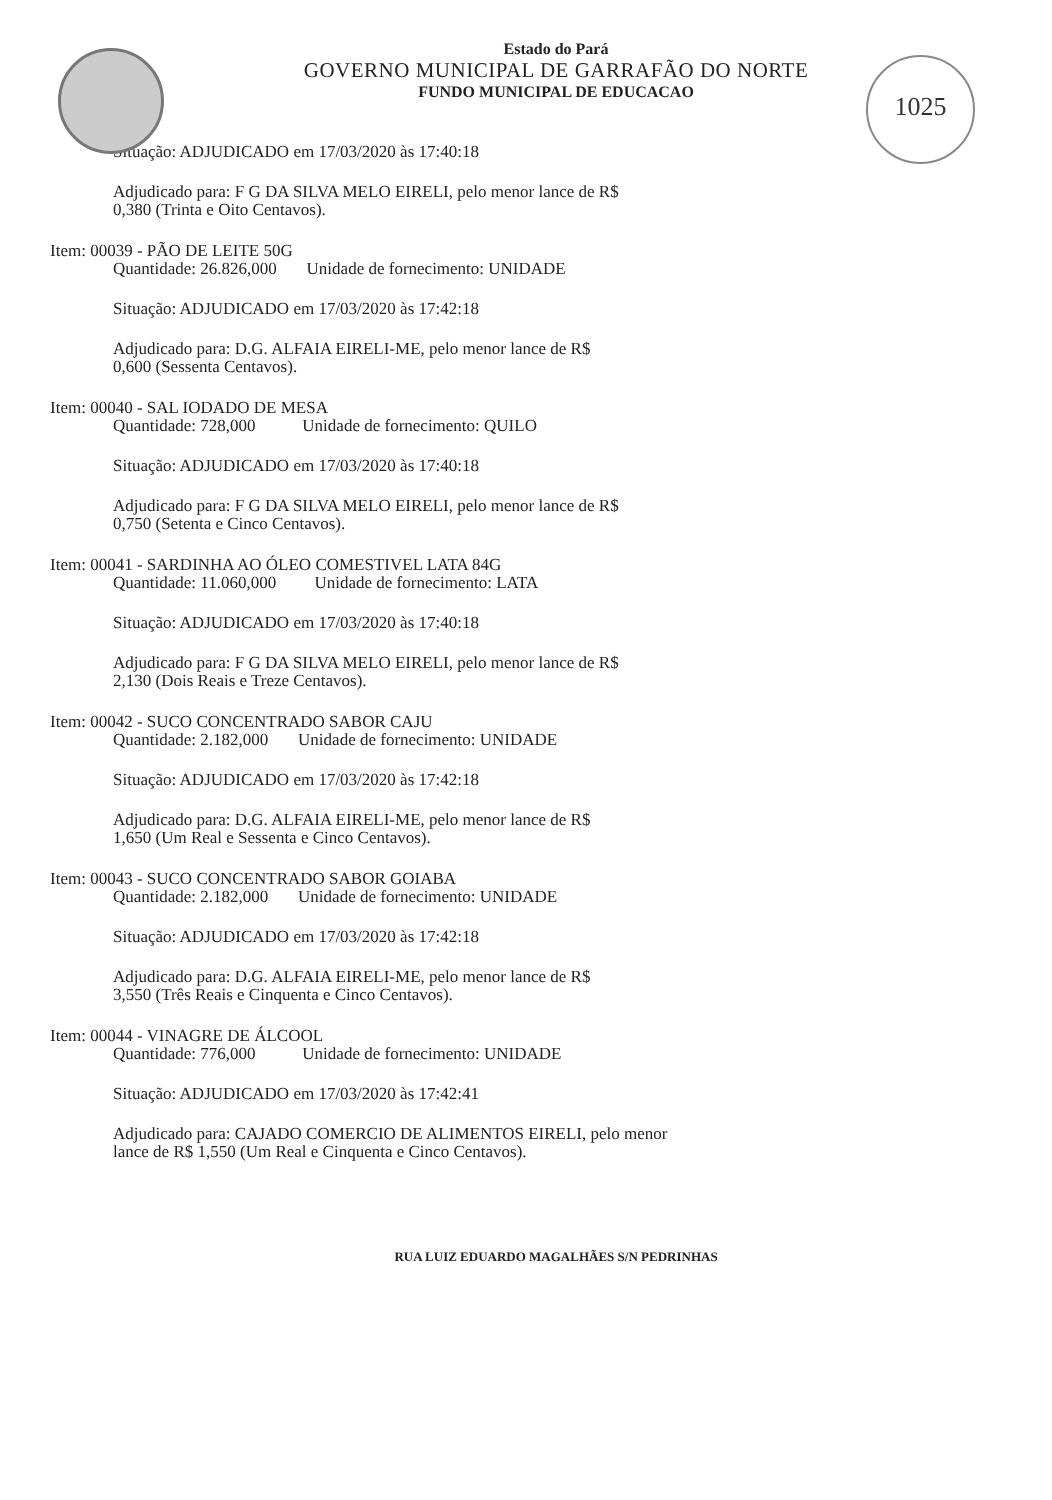1025
Estado do Pará
GOVERNO MUNICIPAL DE GARRAFÃO DO NORTE
FUNDO MUNICIPAL DE EDUCACAO
Situação: ADJUDICADO em 17/03/2020 às 17:40:18
Adjudicado para: F G DA SILVA MELO EIRELI, pelo menor lance de R$
0,380 (Trinta e Oito Centavos).
Item: 00039 - PÃO DE LEITE 50G
Quantidade: 26.826,000 Unidade de fornecimento: UNIDADE
Situação: ADJUDICADO em 17/03/2020 às 17:42:18
Adjudicado para: D.G. ALFAIA EIRELI-ME, pelo menor lance de R$
0,600 (Sessenta Centavos).
Item: 00040 - SAL IODADO DE MESA
Quantidade: 728,000 Unidade de fornecimento: QUILO
Situação: ADJUDICADO em 17/03/2020 às 17:40:18
Adjudicado para: F G DA SILVA MELO EIRELI, pelo menor lance de R$
0,750 (Setenta e Cinco Centavos).
Item: 00041 - SARDINHA AO ÓLEO COMESTIVEL LATA 84G
Quantidade: 11.060,000 Unidade de fornecimento: LATA
Situação: ADJUDICADO em 17/03/2020 às 17:40:18
Adjudicado para: F G DA SILVA MELO EIRELI, pelo menor lance de R$
2,130 (Dois Reais e Treze Centavos).
Item: 00042 - SUCO CONCENTRADO SABOR CAJU
Quantidade: 2.182,000 Unidade de fornecimento: UNIDADE
Situação: ADJUDICADO em 17/03/2020 às 17:42:18
Adjudicado para: D.G. ALFAIA EIRELI-ME, pelo menor lance de R$
1,650 (Um Real e Sessenta e Cinco Centavos).
Item: 00043 - SUCO CONCENTRADO SABOR GOIABA
Quantidade: 2.182,000 Unidade de fornecimento: UNIDADE
Situação: ADJUDICADO em 17/03/2020 às 17:42:18
Adjudicado para: D.G. ALFAIA EIRELI-ME, pelo menor lance de R$
3,550 (Três Reais e Cinquenta e Cinco Centavos).
Item: 00044 - VINAGRE DE ÁLCOOL
Quantidade: 776,000 Unidade de fornecimento: UNIDADE
Situação: ADJUDICADO em 17/03/2020 às 17:42:41
Adjudicado para: CAJADO COMERCIO DE ALIMENTOS EIRELI, pelo menor
lance de R$ 1,550 (Um Real e Cinquenta e Cinco Centavos).
RUA LUIZ EDUARDO MAGALHÃES S/N PEDRINHAS